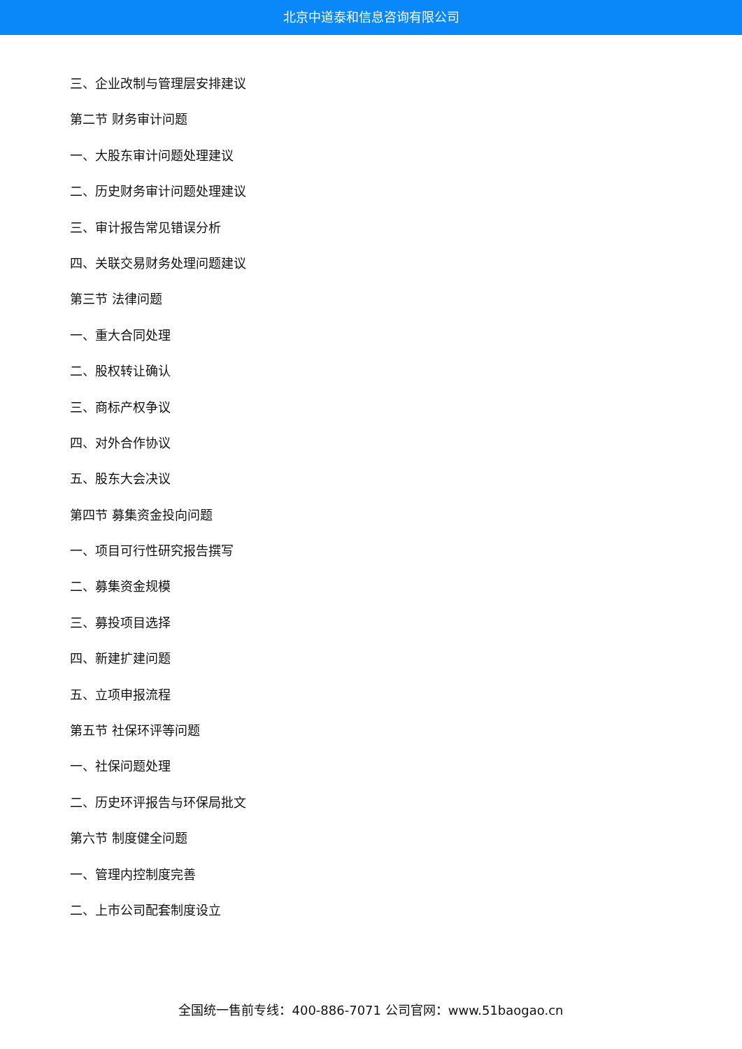北京中道泰和信息咨询有限公司
三、企业改制与管理层安排建议
第二节 财务审计问题
一、大股东审计问题处理建议
二、历史财务审计问题处理建议
三、审计报告常见错误分析
四、关联交易财务处理问题建议
第三节 法律问题
一、重大合同处理
二、股权转让确认
三、商标产权争议
四、对外合作协议
五、股东大会决议
第四节 募集资金投向问题
一、项目可行性研究报告撰写
二、募集资金规模
三、募投项目选择
四、新建扩建问题
五、立项申报流程
第五节 社保环评等问题
一、社保问题处理
二、历史环评报告与环保局批文
第六节 制度健全问题
一、管理内控制度完善
二、上市公司配套制度设立
全国统一售前专线：400-886-7071 公司官网：www.51baogao.cn